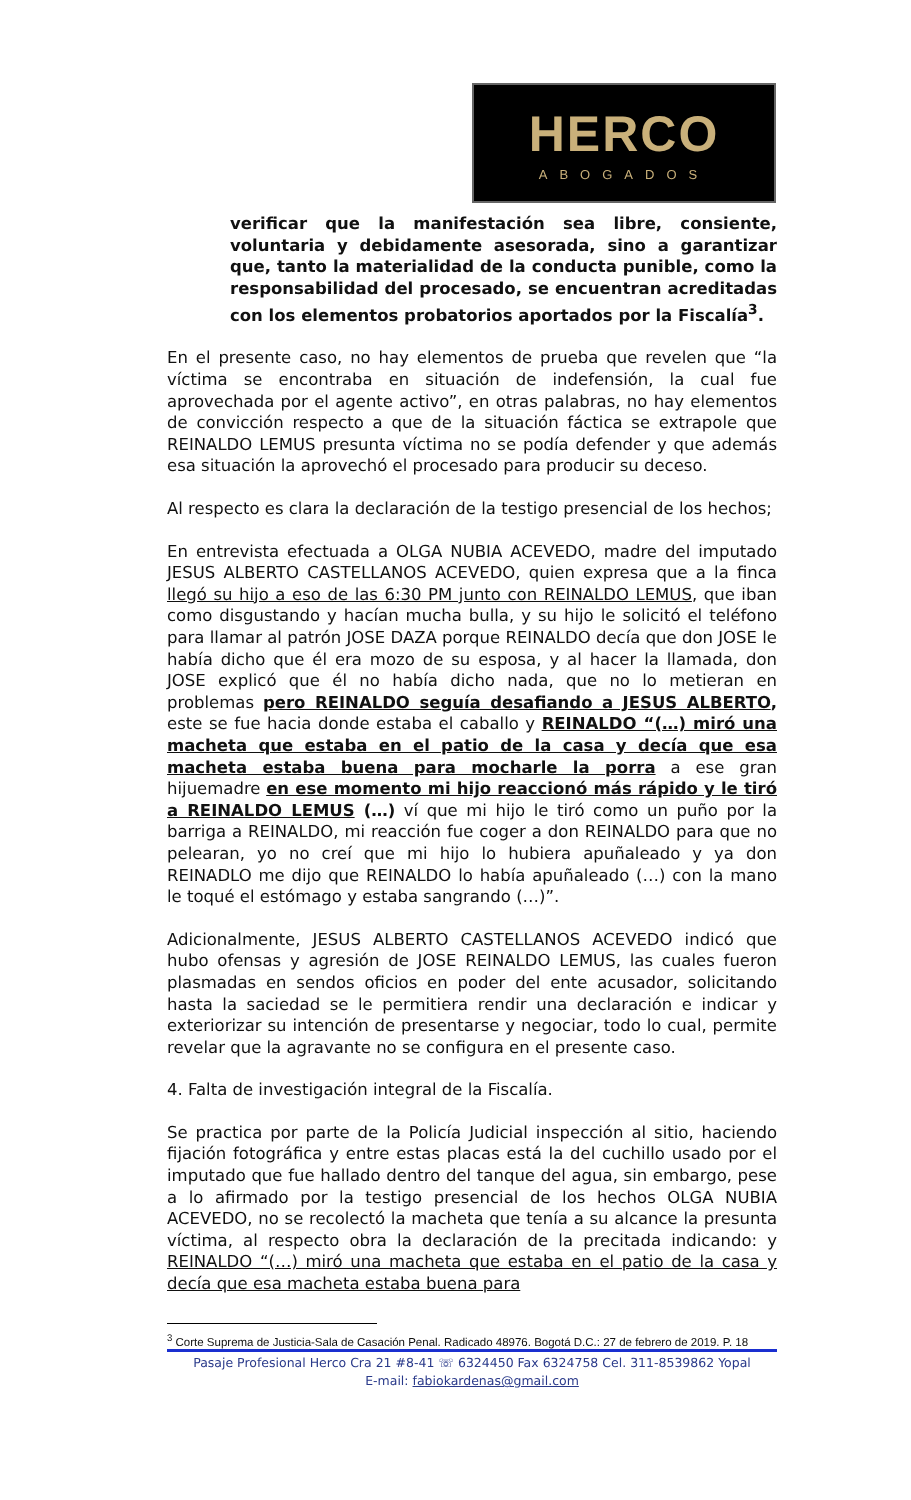HERCO
ABOGADOS
verificar que la manifestación sea libre, consiente, voluntaria y debidamente asesorada, sino a garantizar que, tanto la materialidad de la conducta punible, como la responsabilidad del procesado, se encuentran acreditadas con los elementos probatorios aportados por la Fiscalía<sup>3</sup>.
En el presente caso, no hay elementos de prueba que revelen que “la víctima se encontraba en situación de indefensión, la cual fue aprovechada por el agente activo”, en otras palabras, no hay elementos de convicción respecto a que de la situación fáctica se extrapole que REINALDO LEMUS presunta víctima no se podía defender y que además esa situación la aprovechó el procesado para producir su deceso.
Al respecto es clara la declaración de la testigo presencial de los hechos;
En entrevista efectuada a OLGA NUBIA ACEVEDO, madre del imputado JESUS ALBERTO CASTELLANOS ACEVEDO, quien expresa que a la finca llegó su hijo a eso de las 6:30 PM junto con REINALDO LEMUS, que iban como disgustando y hacían mucha bulla, y su hijo le solicitó el teléfono para llamar al patrón JOSE DAZA porque REINALDO decía que don JOSE le había dicho que él era mozo de su esposa, y al hacer la llamada, don JOSE explicó que él no había dicho nada, que no lo metieran en problemas pero REINALDO seguía desafiando a JESUS ALBERTO, este se fue hacia donde estaba el caballo y REINALDO “(…) miró una macheta que estaba en el patio de la casa y decía que esa macheta estaba buena para mocharle la porra a ese gran hijuemadre en ese momento mi hijo reaccionó más rápido y le tiró a REINALDO LEMUS (…) ví que mi hijo le tiró como un puño por la barriga a REINALDO, mi reacción fue coger a don REINALDO para que no pelearan, yo no creí que mi hijo lo hubiera apuñaleado y ya don REINADLO me dijo que REINALDO lo había apuñaleado (…) con la mano le toqué el estómago y estaba sangrando (…)”.
Adicionalmente, JESUS ALBERTO CASTELLANOS ACEVEDO indicó que hubo ofensas y agresión de JOSE REINALDO LEMUS, las cuales fueron plasmadas en sendos oficios en poder del ente acusador, solicitando hasta la saciedad se le permitiera rendir una declaración e indicar y exteriorizar su intención de presentarse y negociar, todo lo cual, permite revelar que la agravante no se configura en el presente caso.
4. Falta de investigación integral de la Fiscalía.
Se practica por parte de la Policía Judicial inspección al sitio, haciendo fijación fotográfica y entre estas placas está la del cuchillo usado por el imputado que fue hallado dentro del tanque del agua, sin embargo, pese a lo afirmado por la testigo presencial de los hechos OLGA NUBIA ACEVEDO, no se recolectó la macheta que tenía a su alcance la presunta víctima, al respecto obra la declaración de la precitada indicando: y REINALDO “(…) miró una macheta que estaba en el patio de la casa y decía que esa macheta estaba buena para
<sup>3</sup> Corte Suprema de Justicia-Sala de Casación Penal. Radicado 48976. Bogotá D.C.: 27 de febrero de 2019. P. 18
Pasaje Profesional Herco Cra 21 #8-41 ☏ 6324450 Fax 6324758 Cel. 311-8539862 Yopal
E-mail: fabiokardenas@gmail.com